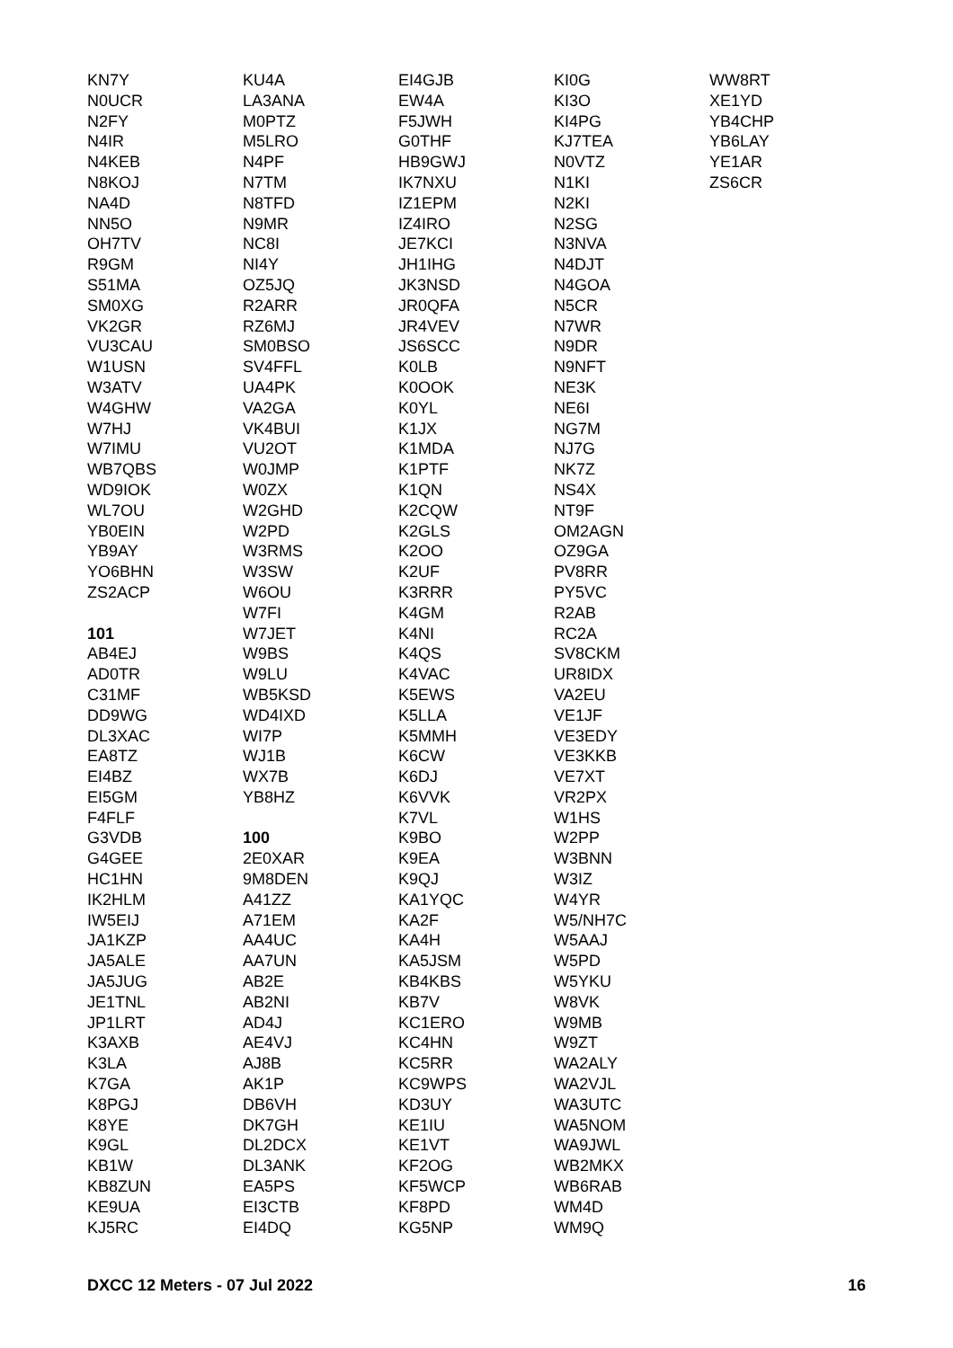KN7Y
N0UCR
N2FY
N4IR
N4KEB
N8KOJ
NA4D
NN5O
OH7TV
R9GM
S51MA
SM0XG
VK2GR
VU3CAU
W1USN
W3ATV
W4GHW
W7HJ
W7IMU
WB7QBS
WD9IOK
WL7OU
YB0EIN
YB9AY
YO6BHN
ZS2ACP
101
AB4EJ
AD0TR
C31MF
DD9WG
DL3XAC
EA8TZ
EI4BZ
EI5GM
F4FLF
G3VDB
G4GEE
HC1HN
IK2HLM
IW5EIJ
JA1KZP
JA5ALE
JA5JUG
JE1TNL
JP1LRT
K3AXB
K3LA
K7GA
K8PGJ
K8YE
K9GL
KB1W
KB8ZUN
KE9UA
KJ5RC
KU4A
LA3ANA
M0PTZ
M5LRO
N4PF
N7TM
N8TFD
N9MR
NC8I
NI4Y
OZ5JQ
R2ARR
RZ6MJ
SM0BSO
SV4FFL
UA4PK
VA2GA
VK4BUI
VU2OT
W0JMP
W0ZX
W2GHD
W2PD
W3RMS
W3SW
W6OU
W7FI
W7JET
W9BS
W9LU
WB5KSD
WD4IXD
WI7P
WJ1B
WX7B
YB8HZ
100
2E0XAR
9M8DEN
A41ZZ
A71EM
AA4UC
AA7UN
AB2E
AB2NI
AD4J
AE4VJ
AJ8B
AK1P
DB6VH
DK7GH
DL2DCX
DL3ANK
EA5PS
EI3CTB
EI4DQ
EI4GJB
EW4A
F5JWH
G0THF
HB9GWJ
IK7NXU
IZ1EPM
IZ4IRO
JE7KCI
JH1IHG
JK3NSD
JR0QFA
JR4VEV
JS6SCC
K0LB
K0OOK
K0YL
K1JX
K1MDA
K1PTF
K1QN
K2CQW
K2GLS
K2OO
K2UF
K3RRR
K4GM
K4NI
K4QS
K4VAC
K5EWS
K5LLA
K5MMH
K6CW
K6DJ
K6VVK
K7VL
K9BO
K9EA
K9QJ
KA1YQC
KA2F
KA4H
KA5JSM
KB4KBS
KB7V
KC1ERO
KC4HN
KC5RR
KC9WPS
KD3UY
KE1IU
KE1VT
KF2OG
KF5WCP
KF8PD
KG5NP
KI0G
KI3O
KI4PG
KJ7TEA
N0VTZ
N1KI
N2KI
N2SG
N3NVA
N4DJT
N4GOA
N5CR
N7WR
N9DR
N9NFT
NE3K
NE6I
NG7M
NJ7G
NK7Z
NS4X
NT9F
OM2AGN
OZ9GA
PV8RR
PY5VC
R2AB
RC2A
SV8CKM
UR8IDX
VA2EU
VE1JF
VE3EDY
VE3KKB
VE7XT
VR2PX
W1HS
W2PP
W3BNN
W3IZ
W4YR
W5/NH7C
W5AAJ
W5PD
W5YKU
W8VK
W9MB
W9ZT
WA2ALY
WA2VJL
WA3UTC
WA5NOM
WA9JWL
WB2MKX
WB6RAB
WM4D
WM9Q
WW8RT
XE1YD
YB4CHP
YB6LAY
YE1AR
ZS6CR
DXCC 12 Meters - 07 Jul 2022 16